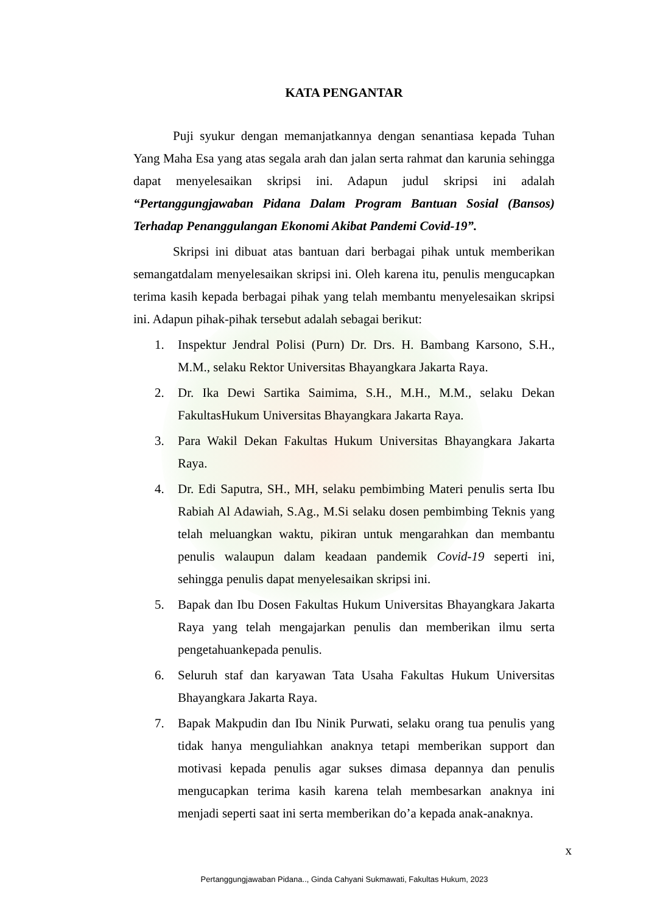KATA PENGANTAR
Puji syukur dengan memanjatkannya dengan senantiasa kepada Tuhan Yang Maha Esa yang atas segala arah dan jalan serta rahmat dan karunia sehingga dapat menyelesaikan skripsi ini. Adapun judul skripsi ini adalah “Pertanggungjawaban Pidana Dalam Program Bantuan Sosial (Bansos) Terhadap Penanggulangan Ekonomi Akibat Pandemi Covid-19”.
Skripsi ini dibuat atas bantuan dari berbagai pihak untuk memberikan semangatdalam menyelesaikan skripsi ini. Oleh karena itu, penulis mengucapkan terima kasih kepada berbagai pihak yang telah membantu menyelesaikan skripsi ini. Adapun pihak-pihak tersebut adalah sebagai berikut:
1. Inspektur Jendral Polisi (Purn) Dr. Drs. H. Bambang Karsono, S.H., M.M., selaku Rektor Universitas Bhayangkara Jakarta Raya.
2. Dr. Ika Dewi Sartika Saimima, S.H., M.H., M.M., selaku Dekan FakultasHukum Universitas Bhayangkara Jakarta Raya.
3. Para Wakil Dekan Fakultas Hukum Universitas Bhayangkara Jakarta Raya.
4. Dr. Edi Saputra, SH., MH, selaku pembimbing Materi penulis serta Ibu Rabiah Al Adawiah, S.Ag., M.Si selaku dosen pembimbing Teknis yang telah meluangkan waktu, pikiran untuk mengarahkan dan membantu penulis walaupun dalam keadaan pandemik Covid-19 seperti ini, sehingga penulis dapat menyelesaikan skripsi ini.
5. Bapak dan Ibu Dosen Fakultas Hukum Universitas Bhayangkara Jakarta Raya yang telah mengajarkan penulis dan memberikan ilmu serta pengetahuankepada penulis.
6. Seluruh staf dan karyawan Tata Usaha Fakultas Hukum Universitas Bhayangkara Jakarta Raya.
7. Bapak Makpudin dan Ibu Ninik Purwati, selaku orang tua penulis yang tidak hanya menguliahkan anaknya tetapi memberikan support dan motivasi kepada penulis agar sukses dimasa depannya dan penulis mengucapkan terima kasih karena telah membesarkan anaknya ini menjadi seperti saat ini serta memberikan do’a kepada anak-anaknya.
x
Pertanggungjawaban Pidana.., Ginda Cahyani Sukmawati, Fakultas Hukum, 2023